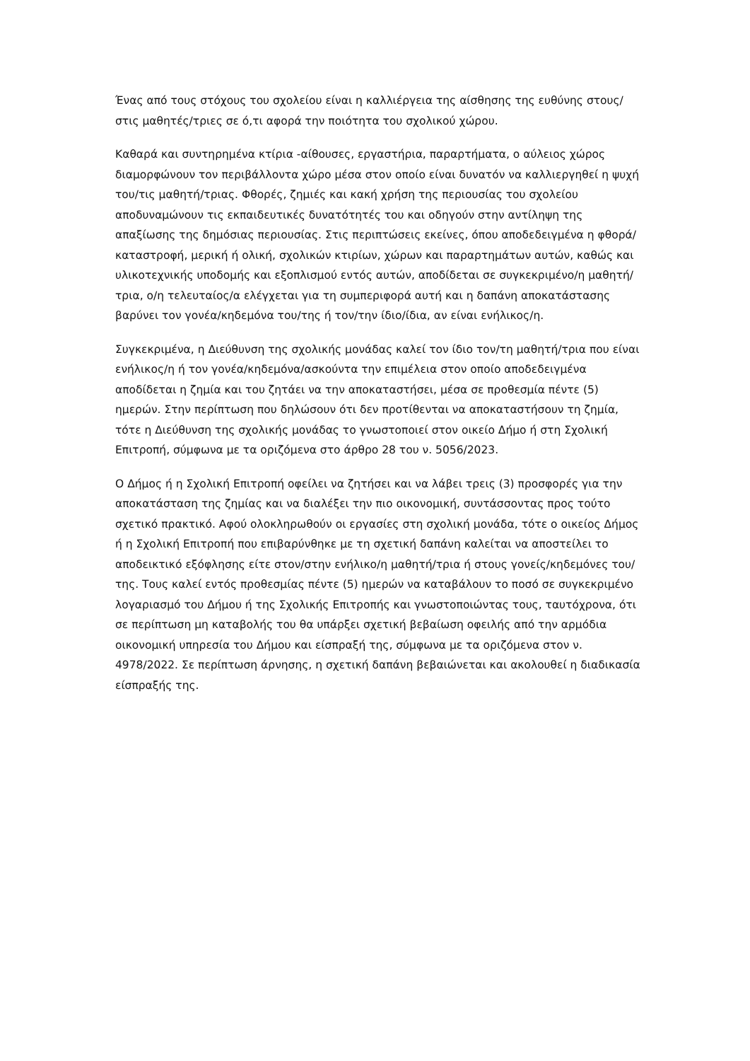Ένας από τους στόχους του σχολείου είναι η καλλιέργεια της αίσθησης της ευθύνης στους/στις μαθητές/τριες σε ό,τι αφορά την ποιότητα του σχολικού χώρου.
Καθαρά και συντηρημένα κτίρια -αίθουσες, εργαστήρια, παραρτήματα, ο αύλειος χώρος διαμορφώνουν τον περιβάλλοντα χώρο μέσα στον οποίο είναι δυνατόν να καλλιεργηθεί η ψυχή του/τις μαθητή/τριας. Φθορές, ζημιές και κακή χρήση της περιουσίας του σχολείου αποδυναμώνουν τις εκπαιδευτικές δυνατότητές του και οδηγούν στην αντίληψη της απαξίωσης της δημόσιας περιουσίας. Στις περιπτώσεις εκείνες, όπου αποδεδειγμένα η φθορά/καταστροφή, μερική ή ολική, σχολικών κτιρίων, χώρων και παραρτημάτων αυτών, καθώς και υλικοτεχνικής υποδομής και εξοπλισμού εντός αυτών, αποδίδεται σε συγκεκριμένο/η μαθητή/τρια, ο/η τελευταίος/α ελέγχεται για τη συμπεριφορά αυτή και η δαπάνη αποκατάστασης βαρύνει τον γονέα/κηδεμόνα του/της ή τον/την ίδιο/ίδια, αν είναι ενήλικος/η.
Συγκεκριμένα, η Διεύθυνση της σχολικής μονάδας καλεί τον ίδιο τον/τη μαθητή/τρια που είναι ενήλικος/η ή τον γονέα/κηδεμόνα/ασκούντα την επιμέλεια στον οποίο αποδεδειγμένα αποδίδεται η ζημία και του ζητάει να την αποκαταστήσει, μέσα σε προθεσμία πέντε (5) ημερών. Στην περίπτωση που δηλώσουν ότι δεν προτίθενται να αποκαταστήσουν τη ζημία, τότε η Διεύθυνση της σχολικής μονάδας το γνωστοποιεί στον οικείο Δήμο ή στη Σχολική Επιτροπή, σύμφωνα με τα οριζόμενα στο άρθρο 28 του ν. 5056/2023.
Ο Δήμος ή η Σχολική Επιτροπή οφείλει να ζητήσει και να λάβει τρεις (3) προσφορές για την αποκατάσταση της ζημίας και να διαλέξει την πιο οικονομική, συντάσσοντας προς τούτο σχετικό πρακτικό. Αφού ολοκληρωθούν οι εργασίες στη σχολική μονάδα, τότε ο οικείος Δήμος ή η Σχολική Επιτροπή που επιβαρύνθηκε με τη σχετική δαπάνη καλείται να αποστείλει το αποδεικτικό εξόφλησης είτε στον/στην ενήλικο/η μαθητή/τρια ή στους γονείς/κηδεμόνες του/της. Τους καλεί εντός προθεσμίας πέντε (5) ημερών να καταβάλουν το ποσό σε συγκεκριμένο λογαριασμό του Δήμου ή της Σχολικής Επιτροπής και γνωστοποιώντας τους, ταυτόχρονα, ότι σε περίπτωση μη καταβολής του θα υπάρξει σχετική βεβαίωση οφειλής από την αρμόδια οικονομική υπηρεσία του Δήμου και είσπραξή της, σύμφωνα με τα οριζόμενα στον ν. 4978/2022. Σε περίπτωση άρνησης, η σχετική δαπάνη βεβαιώνεται και ακολουθεί η διαδικασία είσπραξής της.